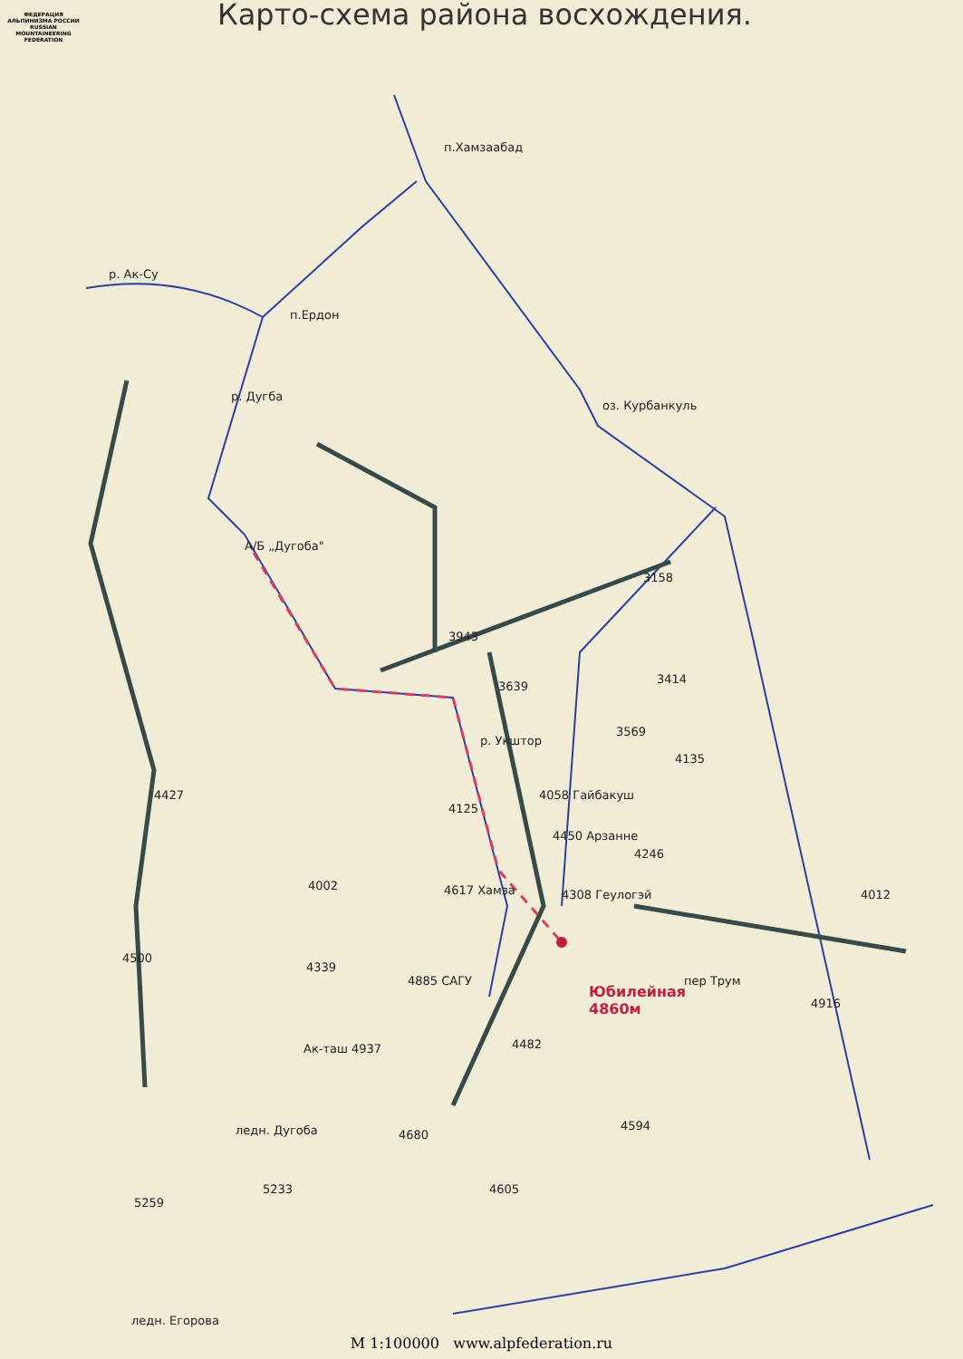ФЕДЕРАЦИЯ АЛЬПИНИЗМА РОССИИ
RUSSIAN MOUNTAINEERING FEDERATION
Карто-схема района восхождения.
п.Хамзаабад
р. Ак-Су
п.Ердон
р. Дугба
оз. Курбанкуль
А/Б „Дугоба"
3158
3943
3639
3414
3569
р. Укштор
4135
4427 4058 Гайбакуш
4125
4450 Арзанне
4246
4002 4617 Хамза 4308 Геулогэй 4012
4500
4339
4885 САГУ пер Трум
Юбилейная
4860м
4916
4482
Ак-таш 4937
4594
ледн. Дугоба 4680
5233 4605
5259
ледн. Егорова
М 1:100000 www.alpfederation.ru